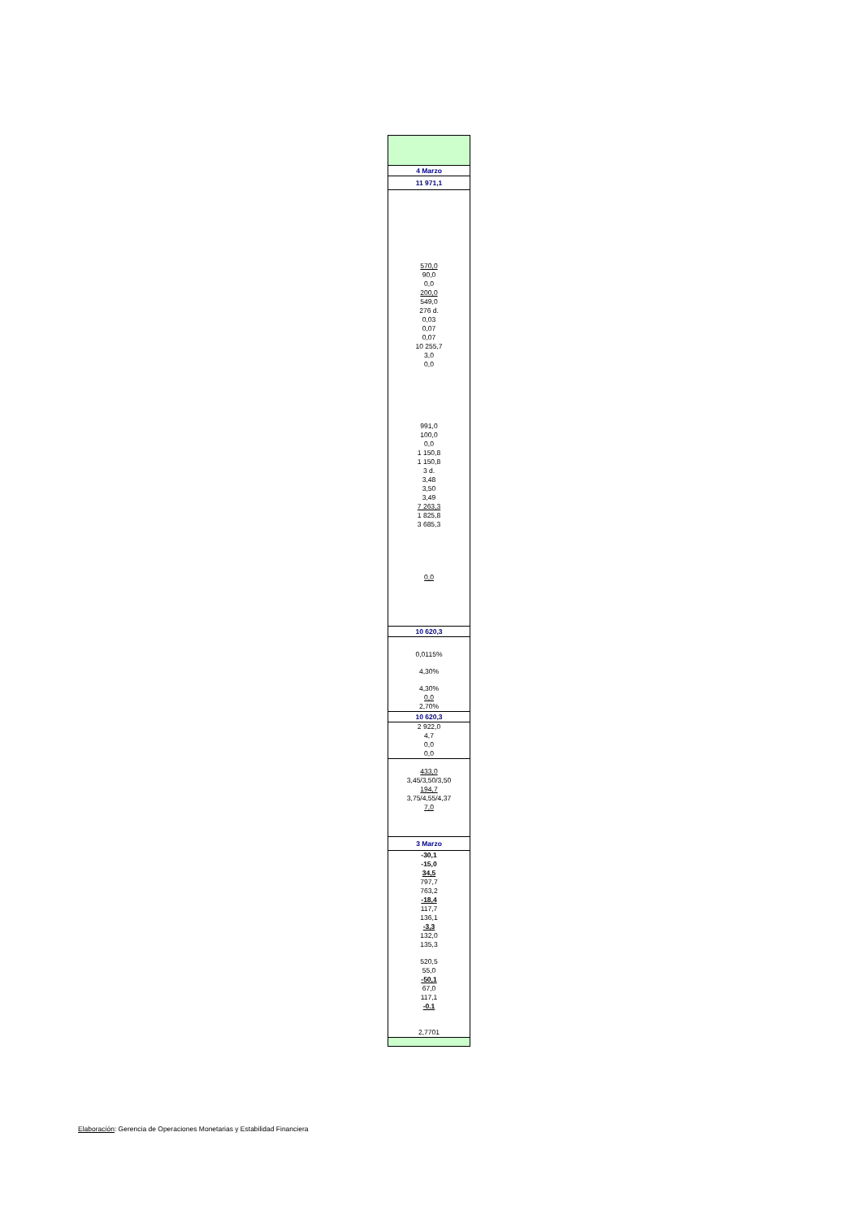| 4 Marzo |
| 11 971,1 |
| 570,0 |
| 90,0 |
| 0,0 |
| 200,0 |
| 549,0 |
| 276 d. |
| 0,03 |
| 0,07 |
| 0,07 |
| 10 255,7 |
| 3,0 |
| 0,0 |
| 991,0 |
| 100,0 |
| 0,0 |
| 1 150,8 |
| 1 150,8 |
| 3 d. |
| 3,48 |
| 3,50 |
| 3,49 |
| 7 263,3 |
| 1 825,8 |
| 3 685,3 |
| 0,0 |
| 10 620,3 |
| 0,0115% |
| 4,30% |
| 4,30% |
| 0,0 |
| 2,70% |
| 10 620,3 |
| 2 922,0 |
| 4,7 |
| 0,0 |
| 0,0 |
| 433,0 |
| 3,45/3,50/3,50 |
| 194,7 |
| 3,75/4,55/4,37 |
| 7,0 |
| 3 Marzo |
| -30,1 |
| -15,0 |
| 34,5 |
| 797,7 |
| 763,2 |
| -18,4 |
| 117,7 |
| 136,1 |
| -3,3 |
| 132,0 |
| 135,3 |
| 520,5 |
| 55,0 |
| -50,1 |
| 67,0 |
| 117,1 |
| -0.1 |
| 2,7701 |
Elaboración: Gerencia de Operaciones Monetarias y Estabilidad Financiera